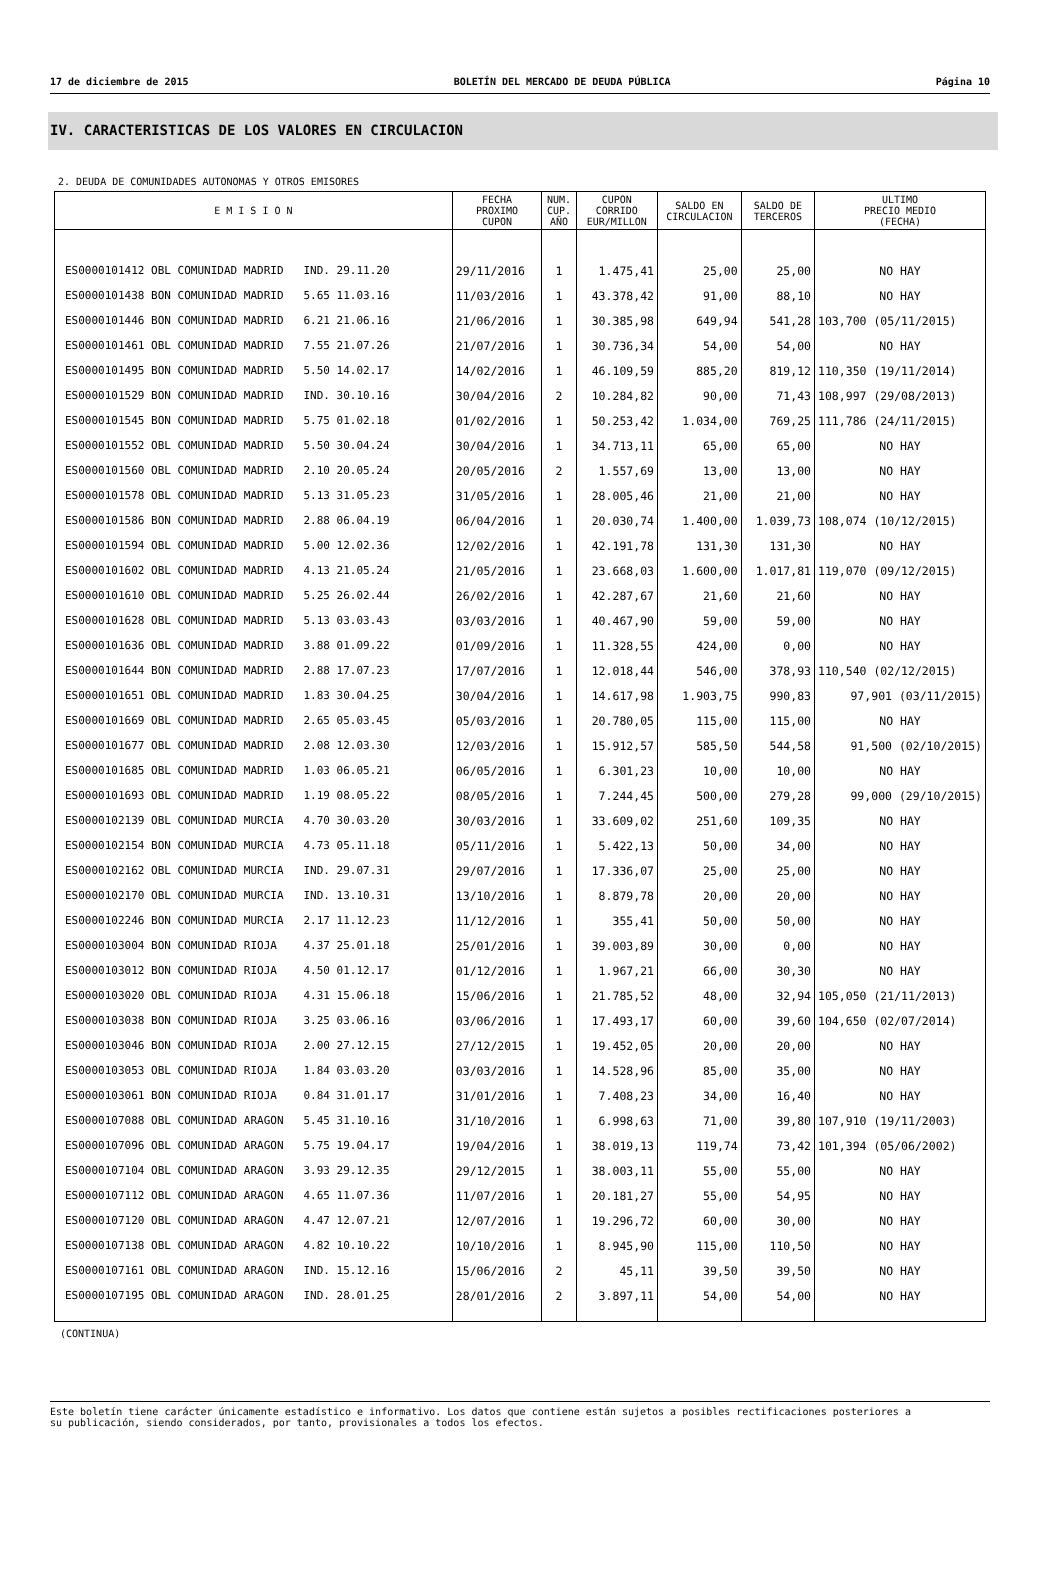17 de diciembre de 2015 BOLETÍN DEL MERCADO DE DEUDA PÚBLICA Página 10
IV. CARACTERISTICAS DE LOS VALORES EN CIRCULACION
2. DEUDA DE COMUNIDADES AUTONOMAS Y OTROS EMISORES
| E M I S I O N | FECHA PROXIMO CUPON | NUM. CUP. AÑO | CUPON CORRIDO EUR/MILLON | SALDO EN CIRCULACION | SALDO DE TERCEROS | ULTIMO PRECIO MEDIO (FECHA) |
| --- | --- | --- | --- | --- | --- | --- |
| ES0000101412 OBL COMUNIDAD MADRID IND. 29.11.20 | 29/11/2016 | 1 | 1.475,41 | 25,00 | 25,00 | NO HAY |
| ES0000101438 BON COMUNIDAD MADRID 5.65 11.03.16 | 11/03/2016 | 1 | 43.378,42 | 91,00 | 88,10 | NO HAY |
| ES0000101446 BON COMUNIDAD MADRID 6.21 21.06.16 | 21/06/2016 | 1 | 30.385,98 | 649,94 | 541,28 | 103,700 (05/11/2015) |
| ES0000101461 OBL COMUNIDAD MADRID 7.55 21.07.26 | 21/07/2016 | 1 | 30.736,34 | 54,00 | 54,00 | NO HAY |
| ES0000101495 BON COMUNIDAD MADRID 5.50 14.02.17 | 14/02/2016 | 1 | 46.109,59 | 885,20 | 819,12 | 110,350 (19/11/2014) |
| ES0000101529 BON COMUNIDAD MADRID IND. 30.10.16 | 30/04/2016 | 2 | 10.284,82 | 90,00 | 71,43 | 108,997 (29/08/2013) |
| ES0000101545 BON COMUNIDAD MADRID 5.75 01.02.18 | 01/02/2016 | 1 | 50.253,42 | 1.034,00 | 769,25 | 111,786 (24/11/2015) |
| ES0000101552 OBL COMUNIDAD MADRID 5.50 30.04.24 | 30/04/2016 | 1 | 34.713,11 | 65,00 | 65,00 | NO HAY |
| ES0000101560 OBL COMUNIDAD MADRID 2.10 20.05.24 | 20/05/2016 | 2 | 1.557,69 | 13,00 | 13,00 | NO HAY |
| ES0000101578 OBL COMUNIDAD MADRID 5.13 31.05.23 | 31/05/2016 | 1 | 28.005,46 | 21,00 | 21,00 | NO HAY |
| ES0000101586 BON COMUNIDAD MADRID 2.88 06.04.19 | 06/04/2016 | 1 | 20.030,74 | 1.400,00 | 1.039,73 | 108,074 (10/12/2015) |
| ES0000101594 OBL COMUNIDAD MADRID 5.00 12.02.36 | 12/02/2016 | 1 | 42.191,78 | 131,30 | 131,30 | NO HAY |
| ES0000101602 OBL COMUNIDAD MADRID 4.13 21.05.24 | 21/05/2016 | 1 | 23.668,03 | 1.600,00 | 1.017,81 | 119,070 (09/12/2015) |
| ES0000101610 OBL COMUNIDAD MADRID 5.25 26.02.44 | 26/02/2016 | 1 | 42.287,67 | 21,60 | 21,60 | NO HAY |
| ES0000101628 OBL COMUNIDAD MADRID 5.13 03.03.43 | 03/03/2016 | 1 | 40.467,90 | 59,00 | 59,00 | NO HAY |
| ES0000101636 OBL COMUNIDAD MADRID 3.88 01.09.22 | 01/09/2016 | 1 | 11.328,55 | 424,00 | 0,00 | NO HAY |
| ES0000101644 BON COMUNIDAD MADRID 2.88 17.07.23 | 17/07/2016 | 1 | 12.018,44 | 546,00 | 378,93 | 110,540 (02/12/2015) |
| ES0000101651 OBL COMUNIDAD MADRID 1.83 30.04.25 | 30/04/2016 | 1 | 14.617,98 | 1.903,75 | 990,83 | 97,901 (03/11/2015) |
| ES0000101669 OBL COMUNIDAD MADRID 2.65 05.03.45 | 05/03/2016 | 1 | 20.780,05 | 115,00 | 115,00 | NO HAY |
| ES0000101677 OBL COMUNIDAD MADRID 2.08 12.03.30 | 12/03/2016 | 1 | 15.912,57 | 585,50 | 544,58 | 91,500 (02/10/2015) |
| ES0000101685 OBL COMUNIDAD MADRID 1.03 06.05.21 | 06/05/2016 | 1 | 6.301,23 | 10,00 | 10,00 | NO HAY |
| ES0000101693 OBL COMUNIDAD MADRID 1.19 08.05.22 | 08/05/2016 | 1 | 7.244,45 | 500,00 | 279,28 | 99,000 (29/10/2015) |
| ES0000102139 OBL COMUNIDAD MURCIA 4.70 30.03.20 | 30/03/2016 | 1 | 33.609,02 | 251,60 | 109,35 | NO HAY |
| ES0000102154 BON COMUNIDAD MURCIA 4.73 05.11.18 | 05/11/2016 | 1 | 5.422,13 | 50,00 | 34,00 | NO HAY |
| ES0000102162 OBL COMUNIDAD MURCIA IND. 29.07.31 | 29/07/2016 | 1 | 17.336,07 | 25,00 | 25,00 | NO HAY |
| ES0000102170 OBL COMUNIDAD MURCIA IND. 13.10.31 | 13/10/2016 | 1 | 8.879,78 | 20,00 | 20,00 | NO HAY |
| ES0000102246 BON COMUNIDAD MURCIA 2.17 11.12.23 | 11/12/2016 | 1 | 355,41 | 50,00 | 50,00 | NO HAY |
| ES0000103004 BON COMUNIDAD RIOJA 4.37 25.01.18 | 25/01/2016 | 1 | 39.003,89 | 30,00 | 0,00 | NO HAY |
| ES0000103012 BON COMUNIDAD RIOJA 4.50 01.12.17 | 01/12/2016 | 1 | 1.967,21 | 66,00 | 30,30 | NO HAY |
| ES0000103020 OBL COMUNIDAD RIOJA 4.31 15.06.18 | 15/06/2016 | 1 | 21.785,52 | 48,00 | 32,94 | 105,050 (21/11/2013) |
| ES0000103038 BON COMUNIDAD RIOJA 3.25 03.06.16 | 03/06/2016 | 1 | 17.493,17 | 60,00 | 39,60 | 104,650 (02/07/2014) |
| ES0000103046 BON COMUNIDAD RIOJA 2.00 27.12.15 | 27/12/2015 | 1 | 19.452,05 | 20,00 | 20,00 | NO HAY |
| ES0000103053 OBL COMUNIDAD RIOJA 1.84 03.03.20 | 03/03/2016 | 1 | 14.528,96 | 85,00 | 35,00 | NO HAY |
| ES0000103061 BON COMUNIDAD RIOJA 0.84 31.01.17 | 31/01/2016 | 1 | 7.408,23 | 34,00 | 16,40 | NO HAY |
| ES0000107088 OBL COMUNIDAD ARAGON 5.45 31.10.16 | 31/10/2016 | 1 | 6.998,63 | 71,00 | 39,80 | 107,910 (19/11/2003) |
| ES0000107096 OBL COMUNIDAD ARAGON 5.75 19.04.17 | 19/04/2016 | 1 | 38.019,13 | 119,74 | 73,42 | 101,394 (05/06/2002) |
| ES0000107104 OBL COMUNIDAD ARAGON 3.93 29.12.35 | 29/12/2015 | 1 | 38.003,11 | 55,00 | 55,00 | NO HAY |
| ES0000107112 OBL COMUNIDAD ARAGON 4.65 11.07.36 | 11/07/2016 | 1 | 20.181,27 | 55,00 | 54,95 | NO HAY |
| ES0000107120 OBL COMUNIDAD ARAGON 4.47 12.07.21 | 12/07/2016 | 1 | 19.296,72 | 60,00 | 30,00 | NO HAY |
| ES0000107138 OBL COMUNIDAD ARAGON 4.82 10.10.22 | 10/10/2016 | 1 | 8.945,90 | 115,00 | 110,50 | NO HAY |
| ES0000107161 OBL COMUNIDAD ARAGON IND. 15.12.16 | 15/06/2016 | 2 | 45,11 | 39,50 | 39,50 | NO HAY |
| ES0000107195 OBL COMUNIDAD ARAGON IND. 28.01.25 | 28/01/2016 | 2 | 3.897,11 | 54,00 | 54,00 | NO HAY |
(CONTINUA)
Este boletín tiene carácter únicamente estadístico e informativo. Los datos que contiene están sujetos a posibles rectificaciones posteriores a
su publicación, siendo considerados, por tanto, provisionales a todos los efectos.